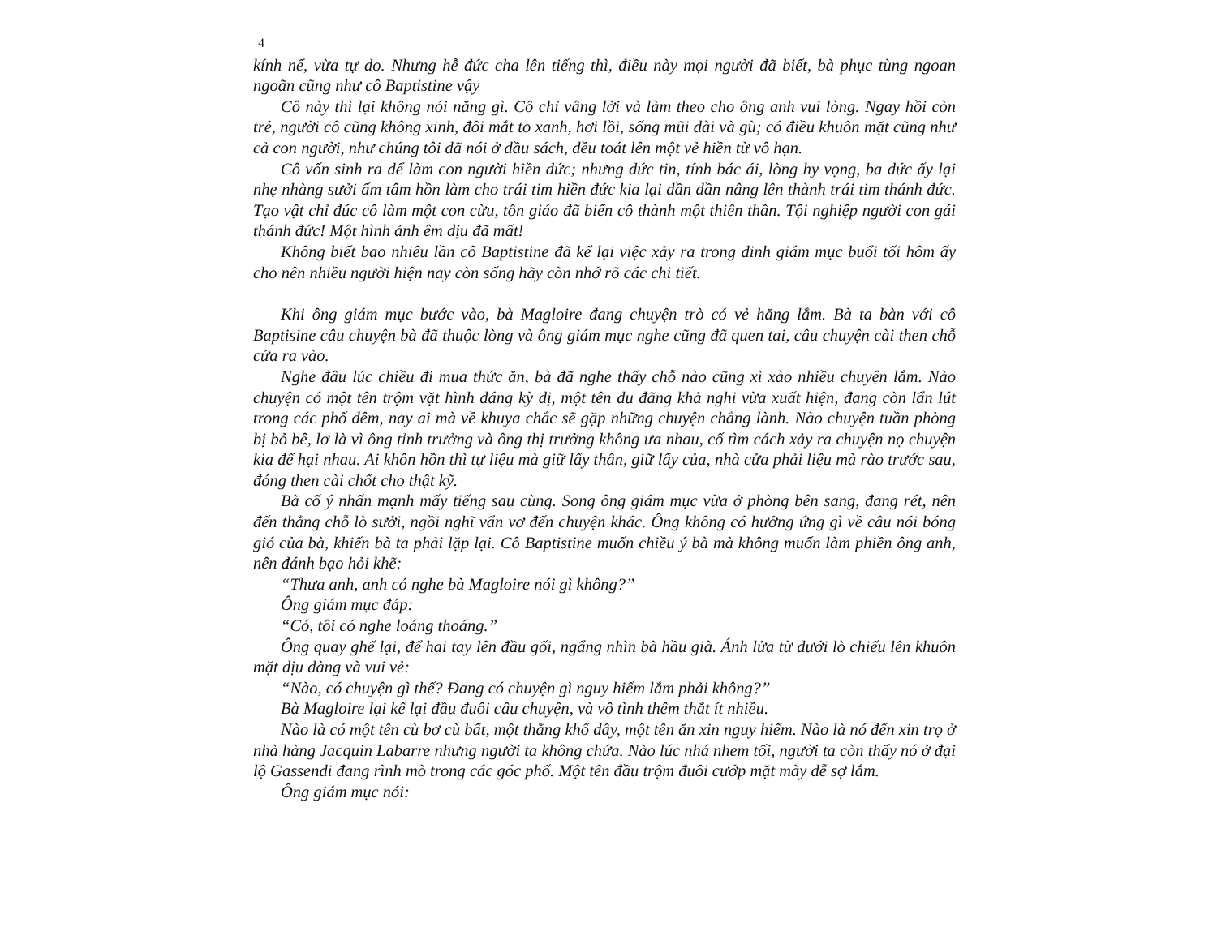4
kính nể, vừa tự do. Nhưng hễ đức cha lên tiếng thì, điều này mọi người đã biết, bà phục tùng ngoan ngoãn cũng như cô Baptistine vậy
Cô này thì lại không nói năng gì. Cô chỉ vâng lời và làm theo cho ông anh vui lòng. Ngay hồi còn trẻ, người cô cũng không xinh, đôi mắt to xanh, hơi lồi, sống mũi dài và gù; có điều khuôn mặt cũng như cả con người, như chúng tôi đã nói ở đầu sách, đều toát lên một vẻ hiền từ vô hạn.
Cô vốn sinh ra để làm con người hiền đức; nhưng đức tin, tính bác ái, lòng hy vọng, ba đức ấy lại nhẹ nhàng sưởi ấm tâm hồn làm cho trái tim hiền đức kia lại dần dần nâng lên thành trái tim thánh đức. Tạo vật chỉ đúc cô làm một con cừu, tôn giáo đã biến cô thành một thiên thần. Tội nghiệp người con gái thánh đức! Một hình ảnh êm dịu đã mất!
Không biết bao nhiêu lần cô Baptistine đã kể lại việc xảy ra trong dinh giám mục buổi tối hôm ấy cho nên nhiều người hiện nay còn sống hãy còn nhớ rõ các chi tiết.
Khi ông giám mục bước vào, bà Magloire đang chuyện trò có vẻ hăng lắm. Bà ta bàn với cô Baptisine câu chuyện bà đã thuộc lòng và ông giám mục nghe cũng đã quen tai, câu chuyện cài then chỗ cửa ra vào.
Nghe đâu lúc chiều đi mua thức ăn, bà đã nghe thấy chỗ nào cũng xì xào nhiều chuyện lắm. Nào chuyện có một tên trộm vặt hình dáng kỳ dị, một tên du đãng khả nghi vừa xuất hiện, đang còn lẩn lút trong các phố đêm, nay ai mà về khuya chắc sẽ gặp những chuyện chẳng lành. Nào chuyện tuần phòng bị bỏ bê, lơ là vì ông tỉnh trưởng và ông thị trưởng không ưa nhau, cố tìm cách xảy ra chuyện nọ chuyện kia để hại nhau. Ai khôn hồn thì tự liệu mà giữ lấy thân, giữ lấy của, nhà cửa phải liệu mà rào trước sau, đóng then cài chốt cho thật kỹ.
Bà cố ý nhấn mạnh mấy tiếng sau cùng. Song ông giám mục vừa ở phòng bên sang, đang rét, nên đến thẳng chỗ lò sưởi, ngồi nghĩ vẩn vơ đến chuyện khác. Ông không có hưởng ứng gì về câu nói bóng gió của bà, khiến bà ta phải lặp lại. Cô Baptistine muốn chiều ý bà mà không muốn làm phiền ông anh, nên đánh bạo hỏi khẽ:
“Thưa anh, anh có nghe bà Magloire nói gì không?”
Ông giám mục đáp:
“Có, tôi có nghe loáng thoáng.”
Ông quay ghế lại, để hai tay lên đầu gối, ngẩng nhìn bà hầu già. Ánh lửa từ dưới lò chiếu lên khuôn mặt dịu dàng và vui vẻ:
“Nào, có chuyện gì thế? Đang có chuyện gì nguy hiểm lắm phải không?”
Bà Magloire lại kể lại đầu đuôi câu chuyện, và vô tình thêm thắt ít nhiều.
Nào là có một tên cù bơ cù bất, một thằng khố dây, một tên ăn xin nguy hiểm. Nào là nó đến xin trọ ở nhà hàng Jacquin Labarre nhưng người ta không chứa. Nào lúc nhá nhem tối, người ta còn thấy nó ở đại lộ Gassendi đang rình mò trong các góc phố. Một tên đầu trộm đuôi cướp mặt mày dễ sợ lắm.
Ông giám mục nói: